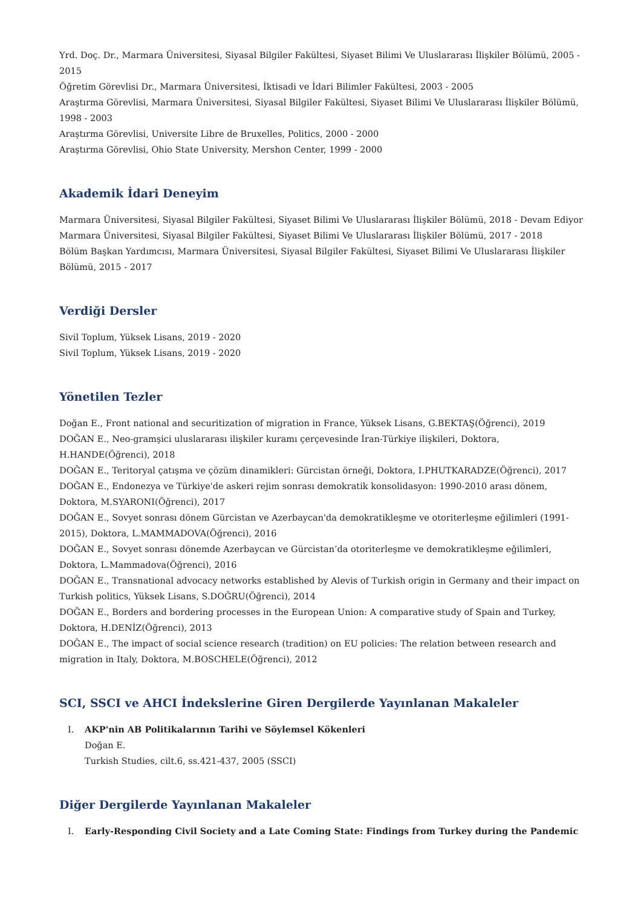Yrd. Doç. Dr., Marmara Üniversitesi, Siyasal Bilgiler Fakültesi, Siyaset Bilimi Ve Uluslararası İlişkiler Bölümü, 2005 - 2015
Öğretim Görevlisi Dr., Marmara Üniversitesi, İktisadi ve İdari Bilimler Fakültesi, 2003 - 2005
Araştırma Görevlisi, Marmara Üniversitesi, Siyasal Bilgiler Fakültesi, Siyaset Bilimi Ve Uluslararası İlişkiler Bölümü, 1998 - 2003
Araştırma Görevlisi, Universite Libre de Bruxelles, Politics, 2000 - 2000
Araştırma Görevlisi, Ohio State University, Mershon Center, 1999 - 2000
Akademik İdari Deneyim
Marmara Üniversitesi, Siyasal Bilgiler Fakültesi, Siyaset Bilimi Ve Uluslararası İlişkiler Bölümü, 2018 - Devam Ediyor
Marmara Üniversitesi, Siyasal Bilgiler Fakültesi, Siyaset Bilimi Ve Uluslararası İlişkiler Bölümü, 2017 - 2018
Bölüm Başkan Yardımcısı, Marmara Üniversitesi, Siyasal Bilgiler Fakültesi, Siyaset Bilimi Ve Uluslararası İlişkiler Bölümü, 2015 - 2017
Verdiği Dersler
Sivil Toplum, Yüksek Lisans, 2019 - 2020
Sivil Toplum, Yüksek Lisans, 2019 - 2020
Yönetilen Tezler
Doğan E., Front national and securitization of migration in France, Yüksek Lisans, G.BEKTAŞ(Öğrenci), 2019
DOĞAN E., Neo-gramşici uluslararası ilişkiler kuramı çerçevesinde İran-Türkiye ilişkileri, Doktora, H.HANDE(Öğrenci), 2018
DOĞAN E., Teritoryal çatışma ve çözüm dinamikleri: Gürcistan örneği, Doktora, I.PHUTKARADZE(Öğrenci), 2017
DOĞAN E., Endonezya ve Türkiye'de askeri rejim sonrası demokratik konsolidasyon: 1990-2010 arası dönem, Doktora, M.SYARONI(Öğrenci), 2017
DOĞAN E., Sovyet sonrası dönem Gürcistan ve Azerbaycan'da demokratikleşme ve otoriterleşme eğilimleri (1991-2015), Doktora, L.MAMMADOVA(Öğrenci), 2016
DOĞAN E., Sovyet sonrası dönemde Azerbaycan ve Gürcistan’da otoriterleşme ve demokratikleşme eğilimleri, Doktora, L.Mammadova(Öğrenci), 2016
DOĞAN E., Transnational advocacy networks established by Alevis of Turkish origin in Germany and their impact on Turkish politics, Yüksek Lisans, S.DOĞRU(Öğrenci), 2014
DOĞAN E., Borders and bordering processes in the European Union: A comparative study of Spain and Turkey, Doktora, H.DENİZ(Öğrenci), 2013
DOĞAN E., The impact of social science research (tradition) on EU policies: The relation between research and migration in Italy, Doktora, M.BOSCHELE(Öğrenci), 2012
SCI, SSCI ve AHCI İndekslerine Giren Dergilerde Yayınlanan Makaleler
I. AKP'nin AB Politikalarının Tarihi ve Söylemsel Kökenleri
Doğan E.
Turkish Studies, cilt.6, ss.421-437, 2005 (SSCI)
Diğer Dergilerde Yayınlanan Makaleler
I. Early-Responding Civil Society and a Late Coming State: Findings from Turkey during the Pandemic